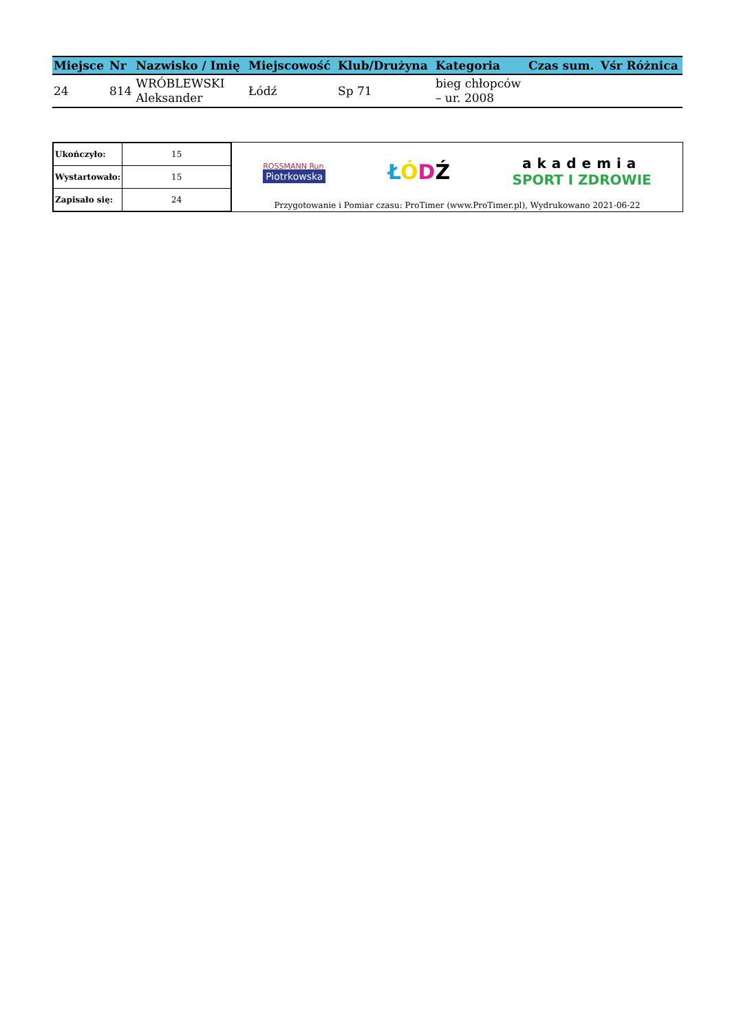| Miejsce | Nr | Nazwisko / Imię | Miejscowość | Klub/Drużyna | Kategoria | Czas sum. | Vśr | Różnica |
| --- | --- | --- | --- | --- | --- | --- | --- | --- |
| 24 | 814 | WRÓBLEWSKI Aleksander | Łódź | Sp 71 | bieg chłopców – ur. 2008 | | | |
| Ukończyło: | 15 |
| Wystartowało: | 15 |
| Zapisało się: | 24 |
ROSSMANN Run
Piotrkowska
ŁÓDŹ
akademia
SPORT I ZDROWIE
Przygotowanie i Pomiar czasu: ProTimer (www.ProTimer.pl), Wydrukowano 2021-06-22